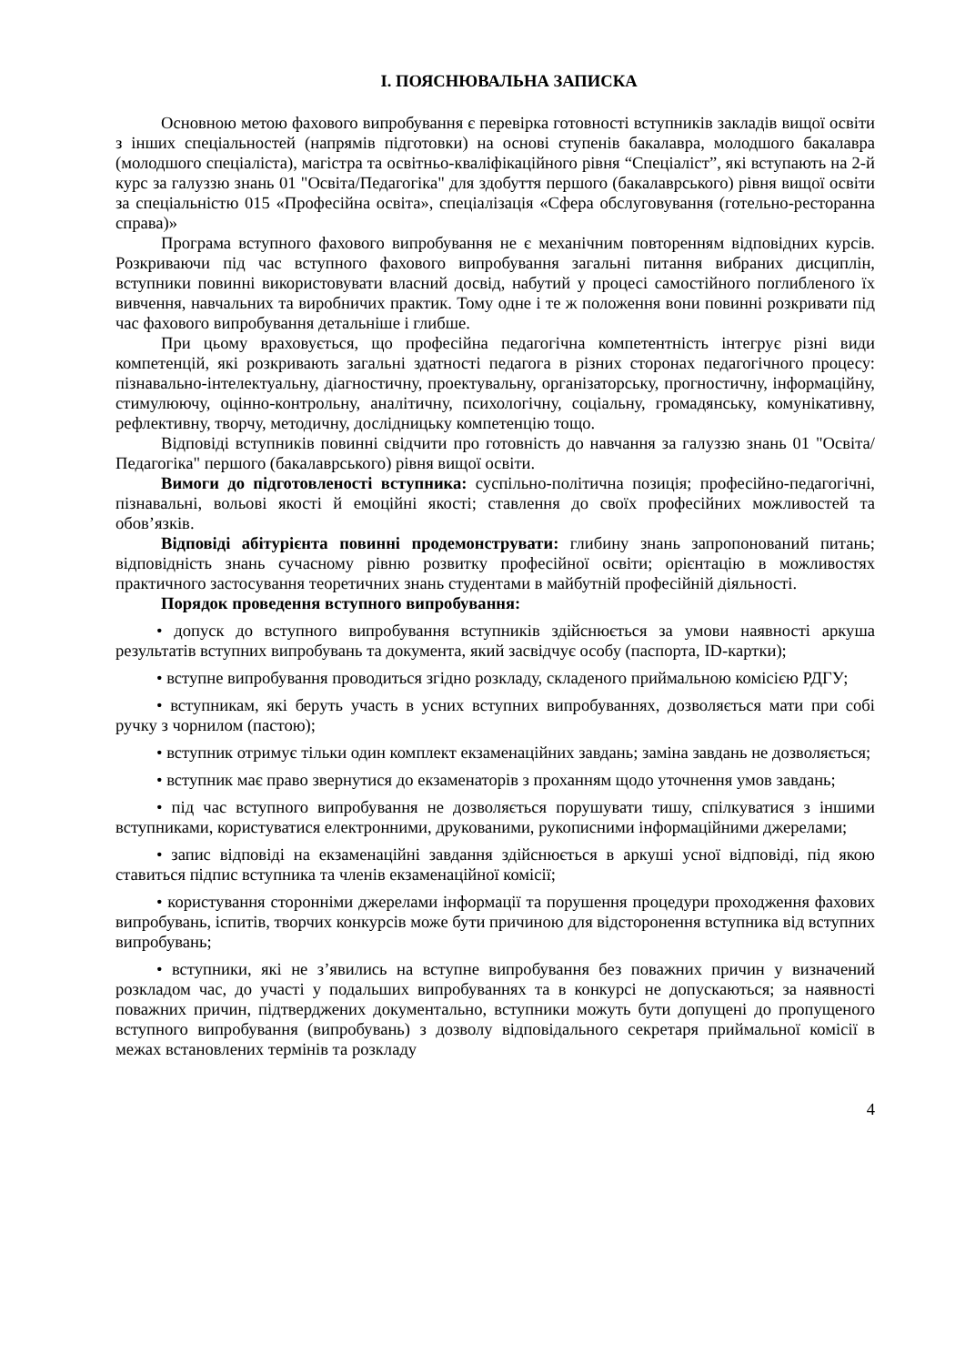І. ПОЯСНЮВАЛЬНА ЗАПИСКА
Основною метою фахового випробування є перевірка готовності вступників закладів вищої освіти з інших спеціальностей (напрямів підготовки) на основі ступенів бакалавра, молодшого бакалавра (молодшого спеціаліста), магістра та освітньо-кваліфікаційного рівня “Спеціаліст”, які вступають на 2-й курс за галуззю знань 01 "Освіта/Педагогіка" для здобуття першого (бакалаврського) рівня вищої освіти за спеціальністю 015 «Професійна освіта», спеціалізація «Сфера обслуговування (готельно-ресторанна справа)»
Програма вступного фахового випробування не є механічним повторенням відповідних курсів. Розкриваючи під час вступного фахового випробування загальні питання вибраних дисциплін, вступники повинні використовувати власний досвід, набутий у процесі самостійного поглибленого їх вивчення, навчальних та виробничих практик. Тому одне і те ж положення вони повинні розкривати під час фахового випробування детальніше і глибше.
При цьому враховується, що професійна педагогічна компетентність інтегрує різні види компетенцій, які розкривають загальні здатності педагога в різних сторонах педагогічного процесу: пізнавально-інтелектуальну, діагностичну, проектувальну, організаторську, прогностичну, інформаційну, стимулюючу, оцінно-контрольну, аналітичну, психологічну, соціальну, громадянську, комунікативну, рефлективну, творчу, методичну, дослідницьку компетенцію тощо.
Відповіді вступників повинні свідчити про готовність до навчання за галуззю знань 01 "Освіта/Педагогіка" першого (бакалаврського) рівня вищої освіти.
Вимоги до підготовленості вступника: суспільно-політична позиція; професійно-педагогічні, пізнавальні, вольові якості й емоційні якості; ставлення до своїх професійних можливостей та обов’язків.
Відповіді абітурієнта повинні продемонструвати: глибину знань запропонований питань; відповідність знань сучасному рівню розвитку професійної освіти; орієнтацію в можливостях практичного застосування теоретичних знань студентами в майбутній професійній діяльності.
Порядок проведення вступного випробування:
• допуск до вступного випробування вступників здійснюється за умови наявності аркуша результатів вступних випробувань та документа, який засвідчує особу (паспорта, ID-картки);
• вступне випробування проводиться згідно розкладу, складеного приймальною комісією РДГУ;
• вступникам, які беруть участь в усних вступних випробуваннях, дозволяється мати при собі ручку з чорнилом (пастою);
• вступник отримує тільки один комплект екзаменаційних завдань; заміна завдань не дозволяється;
• вступник має право звернутися до екзаменаторів з проханням щодо уточнення умов завдань;
• під час вступного випробування не дозволяється порушувати тишу, спілкуватися з іншими вступниками, користуватися електронними, друкованими, рукописними інформаційними джерелами;
• запис відповіді на екзаменаційні завдання здійснюється в аркуші усної відповіді, під якою ставиться підпис вступника та членів екзаменаційної комісії;
• користування сторонніми джерелами інформації та порушення процедури проходження фахових випробувань, іспитів, творчих конкурсів може бути причиною для відсторонення вступника від вступних випробувань;
• вступники, які не з’явились на вступне випробування без поважних причин у визначений розкладом час, до участі у подальших випробуваннях та в конкурсі не допускаються; за наявності поважних причин, підтверджених документально, вступники можуть бути допущені до пропущеного вступного випробування (випробувань) з дозволу відповідального секретаря приймальної комісії в межах встановлених термінів та розкладу
4